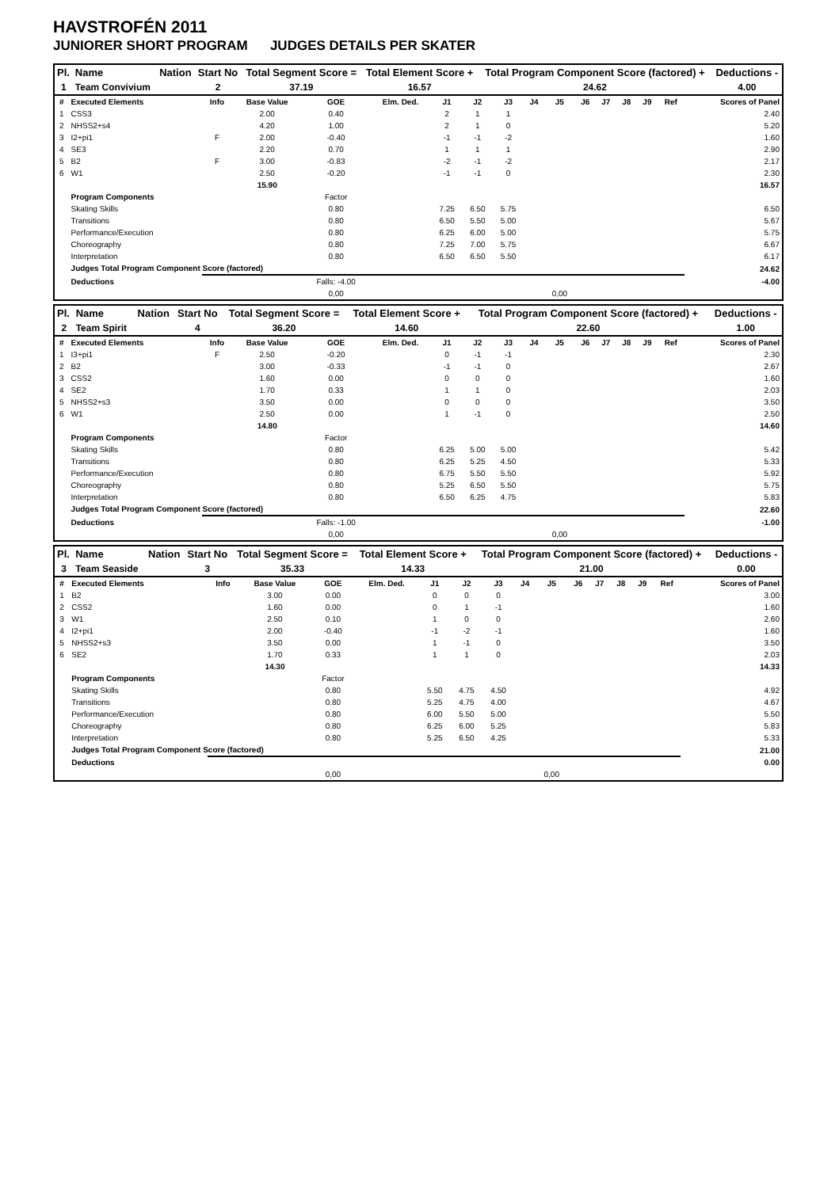HAVSTROFÉN 2011
JUNIORER SHORT PROGRAM JUDGES DETAILS PER SKATER
| Pl. | Name | Nation | Start No | Total Segment Score = | Total Element Score + | Total Program Component Score (factored) + | Deductions - |
| --- | --- | --- | --- | --- | --- | --- | --- |
| 1 | Team Convivium | | 2 | 37.19 | 16.57 | 24.62 | 4.00 |
| # | Executed Elements | Info | Base Value | GOE | Elm. Ded. | J1 | J2 | J3 | J4 | J5 | J6 | J7 | J8 | J9 | Ref | Scores of Panel |
| --- | --- | --- | --- | --- | --- | --- | --- | --- | --- | --- | --- | --- | --- | --- | --- | --- |
| 1 | CSS3 | | 2.00 | 0.40 | | 2 | 1 | 1 | | | | | | | | 2.40 |
| 2 | NHSS2+s4 | | 4.20 | 1.00 | | 2 | 1 | 0 | | | | | | | | 5.20 |
| 3 | I2+pi1 | F | 2.00 | -0.40 | | -1 | -1 | -2 | | | | | | | | 1.60 |
| 4 | SE3 | | 2.20 | 0.70 | | 1 | 1 | 1 | | | | | | | | 2.90 |
| 5 | B2 | F | 3.00 | -0.83 | | -2 | -1 | -2 | | | | | | | | 2.17 |
| 6 | W1 | | 2.50 | -0.20 | | -1 | -1 | 0 | | | | | | | | 2.30 |
| | | | 15.90 | | | | | | | | | | | | | 16.57 |
| | Program Components | | | Factor | | | | | | | | | | | | |
| | Skating Skills | | | 0.80 | | 7.25 | 6.50 | 5.75 | | | | | | | | 6.50 |
| | Transitions | | | 0.80 | | 6.50 | 5.50 | 5.00 | | | | | | | | 5.67 |
| | Performance/Execution | | | 0.80 | | 6.25 | 6.00 | 5.00 | | | | | | | | 5.75 |
| | Choreography | | | 0.80 | | 7.25 | 7.00 | 5.75 | | | | | | | | 6.67 |
| | Interpretation | | | 0.80 | | 6.50 | 6.50 | 5.50 | | | | | | | | 6.17 |
| | Judges Total Program Component Score (factored) | | | | | | | | | | | | | | | 24.62 |
| | Deductions | | | Falls: -4.00 | | | | | | | | | | | | -4.00 |
| | | | | 0,00 | | | | | | 0,00 | | | | | | |
| Pl. | Name | Nation | Start No | Total Segment Score = | Total Element Score + | Total Program Component Score (factored) + | Deductions - |
| --- | --- | --- | --- | --- | --- | --- | --- |
| 2 | Team Spirit | | 4 | 36.20 | 14.60 | 22.60 | 1.00 |
| # | Executed Elements | Info | Base Value | GOE | Elm. Ded. | J1 | J2 | J3 | J4 | J5 | J6 | J7 | J8 | J9 | Ref | Scores of Panel |
| --- | --- | --- | --- | --- | --- | --- | --- | --- | --- | --- | --- | --- | --- | --- | --- | --- |
| 1 | I3+pi1 | F | 2.50 | -0.20 | | 0 | -1 | -1 | | | | | | | | 2.30 |
| 2 | B2 | | 3.00 | -0.33 | | -1 | -1 | 0 | | | | | | | | 2.67 |
| 3 | CSS2 | | 1.60 | 0.00 | | 0 | 0 | 0 | | | | | | | | 1.60 |
| 4 | SE2 | | 1.70 | 0.33 | | 1 | 1 | 0 | | | | | | | | 2.03 |
| 5 | NHSS2+s3 | | 3.50 | 0.00 | | 0 | 0 | 0 | | | | | | | | 3.50 |
| 6 | W1 | | 2.50 | 0.00 | | 1 | -1 | 0 | | | | | | | | 2.50 |
| | | | 14.80 | | | | | | | | | | | | | 14.60 |
| | Program Components | | | Factor | | | | | | | | | | | | |
| | Skating Skills | | | 0.80 | | 6.25 | 5.00 | 5.00 | | | | | | | | 5.42 |
| | Transitions | | | 0.80 | | 6.25 | 5.25 | 4.50 | | | | | | | | 5.33 |
| | Performance/Execution | | | 0.80 | | 6.75 | 5.50 | 5.50 | | | | | | | | 5.92 |
| | Choreography | | | 0.80 | | 5.25 | 6.50 | 5.50 | | | | | | | | 5.75 |
| | Interpretation | | | 0.80 | | 6.50 | 6.25 | 4.75 | | | | | | | | 5.83 |
| | Judges Total Program Component Score (factored) | | | | | | | | | | | | | | | 22.60 |
| | Deductions | | | Falls: -1.00 | | | | | | | | | | | | -1.00 |
| | | | | 0,00 | | | | | | 0,00 | | | | | | |
| Pl. | Name | Nation | Start No | Total Segment Score = | Total Element Score + | Total Program Component Score (factored) + | Deductions - |
| --- | --- | --- | --- | --- | --- | --- | --- |
| 3 | Team Seaside | | 3 | 35.33 | 14.33 | 21.00 | 0.00 |
| # | Executed Elements | Info | Base Value | GOE | Elm. Ded. | J1 | J2 | J3 | J4 | J5 | J6 | J7 | J8 | J9 | Ref | Scores of Panel |
| --- | --- | --- | --- | --- | --- | --- | --- | --- | --- | --- | --- | --- | --- | --- | --- | --- |
| 1 | B2 | | 3.00 | 0.00 | | 0 | 0 | 0 | | | | | | | | 3.00 |
| 2 | CSS2 | | 1.60 | 0.00 | | 0 | 1 | -1 | | | | | | | | 1.60 |
| 3 | W1 | | 2.50 | 0.10 | | 1 | 0 | 0 | | | | | | | | 2.60 |
| 4 | I2+pi1 | | 2.00 | -0.40 | | -1 | -2 | -1 | | | | | | | | 1.60 |
| 5 | NHSS2+s3 | | 3.50 | 0.00 | | 1 | -1 | 0 | | | | | | | | 3.50 |
| 6 | SE2 | | 1.70 | 0.33 | | 1 | 1 | 0 | | | | | | | | 2.03 |
| | | | 14.30 | | | | | | | | | | | | | 14.33 |
| | Program Components | | | Factor | | | | | | | | | | | | |
| | Skating Skills | | | 0.80 | | 5.50 | 4.75 | 4.50 | | | | | | | | 4.92 |
| | Transitions | | | 0.80 | | 5.25 | 4.75 | 4.00 | | | | | | | | 4.67 |
| | Performance/Execution | | | 0.80 | | 6.00 | 5.50 | 5.00 | | | | | | | | 5.50 |
| | Choreography | | | 0.80 | | 6.25 | 6.00 | 5.25 | | | | | | | | 5.83 |
| | Interpretation | | | 0.80 | | 5.25 | 6.50 | 4.25 | | | | | | | | 5.33 |
| | Judges Total Program Component Score (factored) | | | | | | | | | | | | | | | 21.00 |
| | Deductions | | | | | | | | | | | | | | | 0.00 |
| | | | | 0,00 | | | | | | 0,00 | | | | | | |